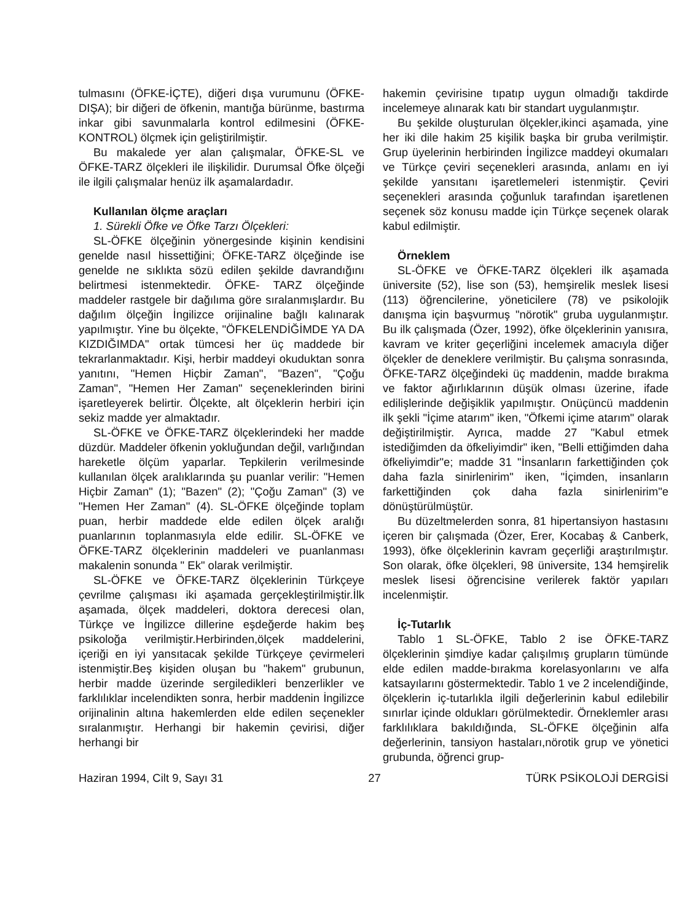tulmasını (ÖFKE-İÇTE), diğeri dışa vurumunu (ÖFKE-DIŞA); bir diğeri de öfkenin, mantığa bürünme, bastırma inkar gibi savunmalarla kontrol edilmesini (ÖFKE-KONTROL) ölçmek için geliştirilmiştir.
Bu makalede yer alan çalışmalar, ÖFKE-SL ve ÖFKE-TARZ ölçekleri ile ilişkilidir. Durumsal Öfke ölçeği ile ilgili çalışmalar henüz ilk aşamalardadır.
Kullanılan ölçme araçları
1. Sürekli Öfke ve Öfke Tarzı Ölçekleri:
SL-ÖFKE ölçeğinin yönergesinde kişinin kendisini genelde nasıl hissettiğini; ÖFKE-TARZ ölçeğinde ise genelde ne sıklıkta sözü edilen şekilde davrandığını belirtmesi istenmektedir. ÖFKE- TARZ ölçeğinde maddeler rastgele bir dağılıma göre sıralanmışlardır. Bu dağılım ölçeğin İngilizce orijinaline bağlı kalınarak yapılmıştır. Yine bu ölçekte, "ÖFKELENDİĞİMDE YA DA KIZDIĞIMDA" ortak tümcesi her üç maddede bir tekrarlanmaktadır. Kişi, herbir maddeyi okuduktan sonra yanıtını, "Hemen Hiçbir Zaman", "Bazen", "Çoğu Zaman", "Hemen Her Zaman" seçeneklerinden birini işaretleyerek belirtir. Ölçekte, alt ölçeklerin herbiri için sekiz madde yer almaktadır.
SL-ÖFKE ve ÖFKE-TARZ ölçeklerindeki her madde düzdür. Maddeler öfkenin yokluğundan değil, varlığından hareketle ölçüm yaparlar. Tepkilerin verilmesinde kullanılan ölçek aralıklarında şu puanlar verilir: "Hemen Hiçbir Zaman" (1); "Bazen" (2); "Çoğu Zaman" (3) ve "Hemen Her Zaman" (4). SL-ÖFKE ölçeğinde toplam puan, herbir maddede elde edilen ölçek aralığı puanlarının toplanmasıyla elde edilir. SL-ÖFKE ve ÖFKE-TARZ ölçeklerinin maddeleri ve puanlanması makalenin sonunda " Ek" olarak verilmiştir.
SL-ÖFKE ve ÖFKE-TARZ ölçeklerinin Türkçeye çevrilme çalışması iki aşamada gerçekleştirilmiştir.İlk aşamada, ölçek maddeleri, doktora derecesi olan, Türkçe ve İngilizce dillerine eşdeğerde hakim beş psikoloğa verilmiştir.Herbirinden,ölçek maddelerini, içeriği en iyi yansıtacak şekilde Türkçeye çevirmeleri istenmiştir.Beş kişiden oluşan bu "hakem" grubunun, herbir madde üzerinde sergiledikleri benzerlikler ve farklılıklar incelendikten sonra, herbir maddenin İngilizce orijinalinin altına hakemlerden elde edilen seçenekler sıralanmıştır. Herhangi bir hakemin çevirisi, diğer herhangi bir
hakemin çevirisine tıpatıp uygun olmadığı takdirde incelemeye alınarak katı bir standart uygulanmıştır.
Bu şekilde oluşturulan ölçekler,ikinci aşamada, yine her iki dile hakim 25 kişilik başka bir gruba verilmiştir. Grup üyelerinin herbirinden İngilizce maddeyi okumaları ve Türkçe çeviri seçenekleri arasında, anlamı en iyi şekilde yansıtanı işaretlemeleri istenmiştir. Çeviri seçenekleri arasında çoğunluk tarafından işaretlenen seçenek söz konusu madde için Türkçe seçenek olarak kabul edilmiştir.
Örneklem
SL-ÖFKE ve ÖFKE-TARZ ölçekleri ilk aşamada üniversite (52), lise son (53), hemşirelik meslek lisesi (113) öğrencilerine, yöneticilere (78) ve psikolojik danışma için başvurmuş "nörotik" gruba uygulanmıştır. Bu ilk çalışmada (Özer, 1992), öfke ölçeklerinin yanısıra, kavram ve kriter geçerliğini incelemek amacıyla diğer ölçekler de deneklere verilmiştir. Bu çalışma sonrasında, ÖFKE-TARZ ölçeğindeki üç maddenin, madde bırakma ve faktor ağırlıklarının düşük olması üzerine, ifade edilişlerinde değişiklik yapılmıştır. Onüçüncü maddenin ilk şekli "İçime atarım" iken, "Öfkemi içime atarım" olarak değiştirilmiştir. Ayrıca, madde 27 "Kabul etmek istediğimden da öfkeliyimdir" iken, "Belli ettiğimden daha öfkeliyimdir"e; madde 31 "İnsanların farkettiğinden çok daha fazla sinirlenirim" iken, "İçimden, insanların farkettiğinden çok daha fazla sinirlenirim"e dönüştürülmüştür.
Bu düzeltmelerden sonra, 81 hipertansiyon hastasını içeren bir çalışmada (Özer, Erer, Kocabaş & Canberk, 1993), öfke ölçeklerinin kavram geçerliği araştırılmıştır. Son olarak, öfke ölçekleri, 98 üniversite, 134 hemşirelik meslek lisesi öğrencisine verilerek faktör yapıları incelenmiştir.
İç-Tutarlık
Tablo 1 SL-ÖFKE, Tablo 2 ise ÖFKE-TARZ ölçeklerinin şimdiye kadar çalışılmış grupların tümünde elde edilen madde-bırakma korelasyonlarını ve alfa katsayılarını göstermektedir. Tablo 1 ve 2 incelendiğinde, ölçeklerin iç-tutarlıkla ilgili değerlerinin kabul edilebilir sınırlar içinde oldukları görülmektedir. Örneklemler arası farklılıklara bakıldığında, SL-ÖFKE ölçeğinin alfa değerlerinin, tansiyon hastaları,nörotik grup ve yönetici grubunda, öğrenci grup-
Haziran 1994, Cilt 9, Sayı 31 27 TÜRK PSİKOLOJİ DERGİSİ